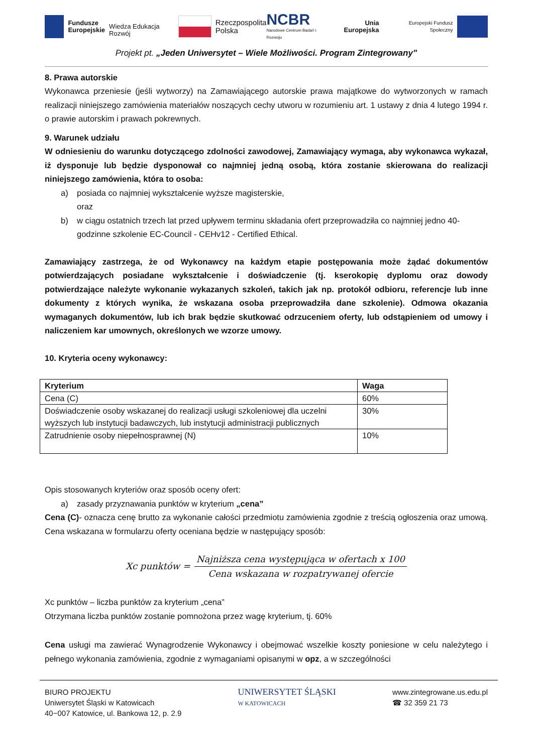Fundusze
Europejskie
Wiedza Edukacja Rozwój
Rzeczpospolita
Polska
NCBR
Narodowe Centrum Badań i Rozwoju
Unia Europejska
Europejski Fundusz Społeczny
Projekt pt. „Jeden Uniwersytet – Wiele Możliwości. Program Zintegrowany”
8. Prawa autorskie
Wykonawca przeniesie (jeśli wytworzy) na Zamawiającego autorskie prawa majątkowe do wytworzonych w ramach realizacji niniejszego zamówienia materiałów noszących cechy utworu w rozumieniu art. 1 ustawy z dnia 4 lutego 1994 r. o prawie autorskim i prawach pokrewnych.
9. Warunek udziału
W odniesieniu do warunku dotyczącego zdolności zawodowej, Zamawiający wymaga, aby wykonawca wykazał, iż dysponuje lub będzie dysponował co najmniej jedną osobą, która zostanie skierowana do realizacji niniejszego zamówienia, która to osoba:
a) posiada co najmniej wykształcenie wyższe magisterskie,
oraz
b) w ciągu ostatnich trzech lat przed upływem terminu składania ofert przeprowadziła co najmniej jedno 40-godzinne szkolenie EC-Council - CEHv12 - Certified Ethical.
Zamawiający zastrzega, że od Wykonawcy na każdym etapie postępowania może żądać dokumentów potwierdzających posiadane wykształcenie i doświadczenie (tj. kserokopię dyplomu oraz dowody potwierdzające należyte wykonanie wykazanych szkoleń, takich jak np. protokół odbioru, referencje lub inne dokumenty z których wynika, że wskazana osoba przeprowadziła dane szkolenie). Odmowa okazania wymaganych dokumentów, lub ich brak będzie skutkować odrzuceniem oferty, lub odstąpieniem od umowy i naliczeniem kar umownych, określonych we wzorze umowy.
10. Kryteria oceny wykonawcy:
| Kryterium | Waga |
| --- | --- |
| Cena (C) | 60% |
| Doświadczenie osoby wskazanej do realizacji usługi szkoleniowej dla uczelni wyższych lub instytucji badawczych, lub instytucji administracji publicznych | 30% |
| Zatrudnienie osoby niepełnosprawnej (N) | 10% |
Opis stosowanych kryteriów oraz sposób oceny ofert:
a) zasady przyznawania punktów w kryterium „cena”
Cena (C)- oznacza cenę brutto za wykonanie całości przedmiotu zamówienia zgodnie z treścią ogłoszenia oraz umową. Cena wskazana w formularzu oferty oceniana będzie w następujący sposób:
Xc punktów = Najniższa cena występująca w ofertach x 100 Cena wskazana w rozpatrywanej ofercie
Xc punktów – liczba punktów za kryterium „cena”
Otrzymana liczba punktów zostanie pomnożona przez wagę kryterium, tj. 60%
Cena usługi ma zawierać Wynagrodzenie Wykonawcy i obejmować wszelkie koszty poniesione w celu należytego i pełnego wykonania zamówienia, zgodnie z wymaganiami opisanymi w opz, a w szczególności
BIURO PROJEKTU
Uniwersytet Śląski w Katowicach
40−007 Katowice, ul. Bankowa 12, p. 2.9
UNIWERSYTET ŚLĄSKI
W KATOWICACH
www.zintegrowane.us.edu.pl
☎ 32 359 21 73